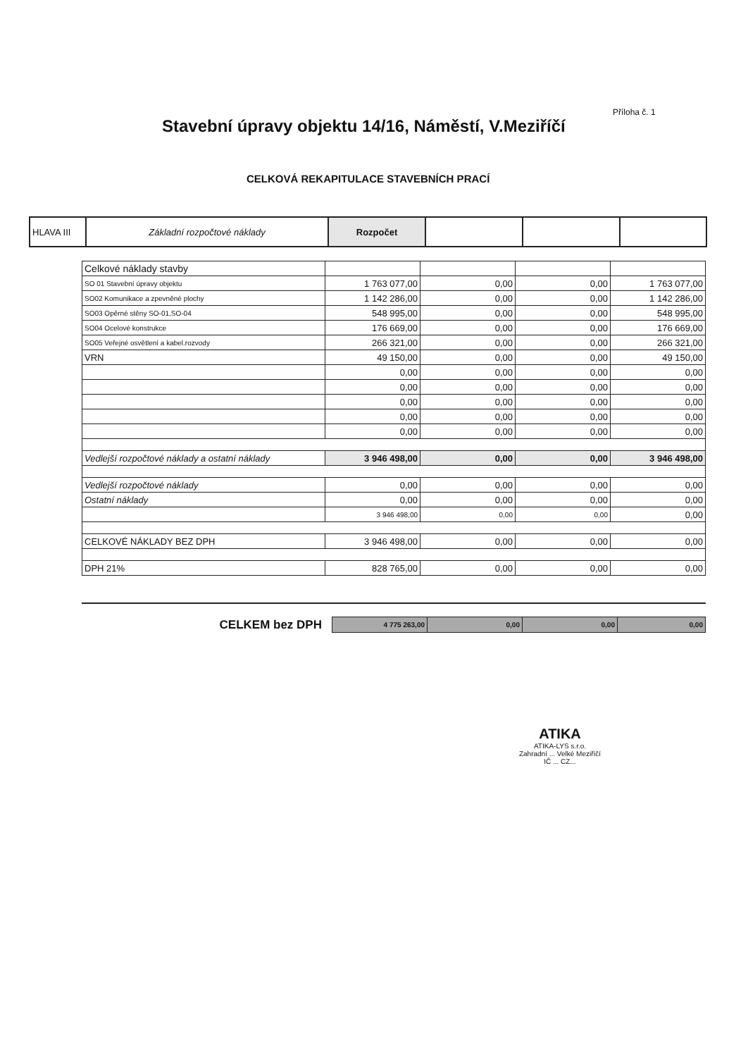Příloha č. 1
Stavební úpravy objektu 14/16, Náměstí, V.Meziříčí
CELKOVÁ REKAPITULACE STAVEBNÍCH PRACÍ
| HLAVA III | Základní rozpočtové náklady | Rozpočet | | | |
| Celkové náklady stavby | | | | |
| SO 01 Stavební úpravy objektu | 1 763 077,00 | 0,00 | 0,00 | 1 763 077,00 |
| SO02 Komunikace a zpevněné plochy | 1 142 286,00 | 0,00 | 0,00 | 1 142 286,00 |
| SO03 Opěrné stěny SO-01,SO-04 | 548 995,00 | 0,00 | 0,00 | 548 995,00 |
| SO04 Ocelové konstrukce | 176 669,00 | 0,00 | 0,00 | 176 669,00 |
| SO05 Veřejné osvětlení a kabel.rozvody | 266 321,00 | 0,00 | 0,00 | 266 321,00 |
| VRN | 49 150,00 | 0,00 | 0,00 | 49 150,00 |
| | 0,00 | 0,00 | 0,00 | 0,00 |
| | 0,00 | 0,00 | 0,00 | 0,00 |
| | 0,00 | 0,00 | 0,00 | 0,00 |
| | 0,00 | 0,00 | 0,00 | 0,00 |
| | 0,00 | 0,00 | 0,00 | 0,00 |
| Vedlejší rozpočtové náklady a ostatní náklady | 3 946 498,00 | 0,00 | 0,00 | 3 946 498,00 |
| Vedlejší rozpočtové náklady | 0,00 | 0,00 | 0,00 | 0,00 |
| Ostatní náklady | 0,00 | 0,00 | 0,00 | 0,00 |
| | 3 946 498,00 | 0,00 | 0,00 | 0,00 |
| CELKOVÉ NÁKLADY BEZ DPH | 3 946 498,00 | 0,00 | 0,00 | 0,00 |
| DPH 21% | 828 765,00 | 0,00 | 0,00 | 0,00 |
| CELKEM bez DPH | 4 775 263,00 | 0,00 | 0,00 | 0,00 |
ATIKA
ATIKA-LYS s.r.o.
Zahradní ... Velké Meziříčí
IČ ... CZ...